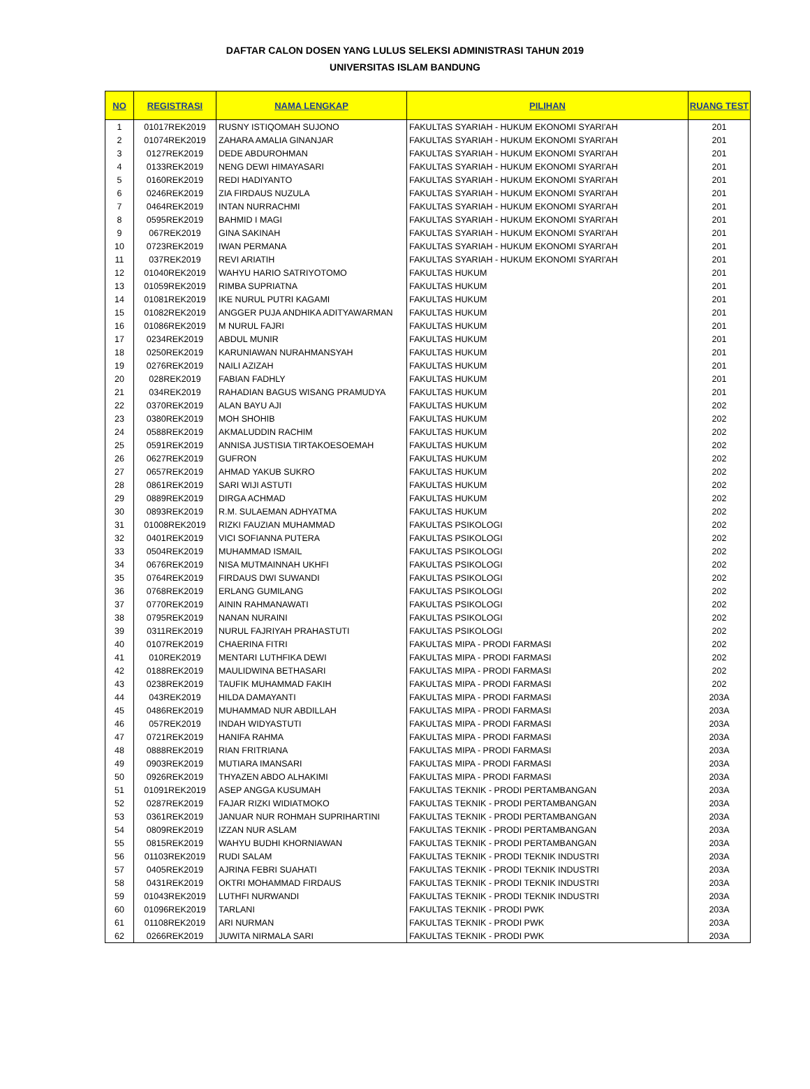DAFTAR CALON DOSEN YANG LULUS SELEKSI ADMINISTRASI TAHUN 2019
UNIVERSITAS ISLAM BANDUNG
| NO | REGISTRASI | NAMA LENGKAP | PILIHAN | RUANG TEST |
| --- | --- | --- | --- | --- |
| 1 | 01017REK2019 | RUSNY ISTIQOMAH SUJONO | FAKULTAS SYARIAH - HUKUM EKONOMI SYARI'AH | 201 |
| 2 | 01074REK2019 | ZAHARA AMALIA GINANJAR | FAKULTAS SYARIAH - HUKUM EKONOMI SYARI'AH | 201 |
| 3 | 0127REK2019 | DEDE ABDUROHMAN | FAKULTAS SYARIAH - HUKUM EKONOMI SYARI'AH | 201 |
| 4 | 0133REK2019 | NENG DEWI HIMAYASARI | FAKULTAS SYARIAH - HUKUM EKONOMI SYARI'AH | 201 |
| 5 | 0160REK2019 | REDI HADIYANTO | FAKULTAS SYARIAH - HUKUM EKONOMI SYARI'AH | 201 |
| 6 | 0246REK2019 | ZIA FIRDAUS NUZULA | FAKULTAS SYARIAH - HUKUM EKONOMI SYARI'AH | 201 |
| 7 | 0464REK2019 | INTAN NURRACHMI | FAKULTAS SYARIAH - HUKUM EKONOMI SYARI'AH | 201 |
| 8 | 0595REK2019 | BAHMID I MAGI | FAKULTAS SYARIAH - HUKUM EKONOMI SYARI'AH | 201 |
| 9 | 067REK2019 | GINA SAKINAH | FAKULTAS SYARIAH - HUKUM EKONOMI SYARI'AH | 201 |
| 10 | 0723REK2019 | IWAN PERMANA | FAKULTAS SYARIAH - HUKUM EKONOMI SYARI'AH | 201 |
| 11 | 037REK2019 | REVI ARIATIH | FAKULTAS SYARIAH - HUKUM EKONOMI SYARI'AH | 201 |
| 12 | 01040REK2019 | WAHYU HARIO SATRIYOTOMO | FAKULTAS HUKUM | 201 |
| 13 | 01059REK2019 | RIMBA SUPRIATNA | FAKULTAS HUKUM | 201 |
| 14 | 01081REK2019 | IKE NURUL PUTRI KAGAMI | FAKULTAS HUKUM | 201 |
| 15 | 01082REK2019 | ANGGER PUJA ANDHIKA ADITYAWARMAN | FAKULTAS HUKUM | 201 |
| 16 | 01086REK2019 | M NURUL FAJRI | FAKULTAS HUKUM | 201 |
| 17 | 0234REK2019 | ABDUL MUNIR | FAKULTAS HUKUM | 201 |
| 18 | 0250REK2019 | KARUNIAWAN NURAHMANSYAH | FAKULTAS HUKUM | 201 |
| 19 | 0276REK2019 | NAILI AZIZAH | FAKULTAS HUKUM | 201 |
| 20 | 028REK2019 | FABIAN FADHLY | FAKULTAS HUKUM | 201 |
| 21 | 034REK2019 | RAHADIAN BAGUS WISANG PRAMUDYA | FAKULTAS HUKUM | 201 |
| 22 | 0370REK2019 | ALAN BAYU AJI | FAKULTAS HUKUM | 202 |
| 23 | 0380REK2019 | MOH SHOHIB | FAKULTAS HUKUM | 202 |
| 24 | 0588REK2019 | AKMALUDDIN RACHIM | FAKULTAS HUKUM | 202 |
| 25 | 0591REK2019 | ANNISA JUSTISIA TIRTAKOESOEMAH | FAKULTAS HUKUM | 202 |
| 26 | 0627REK2019 | GUFRON | FAKULTAS HUKUM | 202 |
| 27 | 0657REK2019 | AHMAD YAKUB SUKRO | FAKULTAS HUKUM | 202 |
| 28 | 0861REK2019 | SARI WIJI ASTUTI | FAKULTAS HUKUM | 202 |
| 29 | 0889REK2019 | DIRGA ACHMAD | FAKULTAS HUKUM | 202 |
| 30 | 0893REK2019 | R.M. SULAEMAN ADHYATMA | FAKULTAS HUKUM | 202 |
| 31 | 01008REK2019 | RIZKI FAUZIAN MUHAMMAD | FAKULTAS PSIKOLOGI | 202 |
| 32 | 0401REK2019 | VICI SOFIANNA PUTERA | FAKULTAS PSIKOLOGI | 202 |
| 33 | 0504REK2019 | MUHAMMAD ISMAIL | FAKULTAS PSIKOLOGI | 202 |
| 34 | 0676REK2019 | NISA MUTMAINNAH UKHFI | FAKULTAS PSIKOLOGI | 202 |
| 35 | 0764REK2019 | FIRDAUS DWI SUWANDI | FAKULTAS PSIKOLOGI | 202 |
| 36 | 0768REK2019 | ERLANG GUMILANG | FAKULTAS PSIKOLOGI | 202 |
| 37 | 0770REK2019 | AININ RAHMANAWATI | FAKULTAS PSIKOLOGI | 202 |
| 38 | 0795REK2019 | NANAN NURAINI | FAKULTAS PSIKOLOGI | 202 |
| 39 | 0311REK2019 | NURUL FAJRIYAH PRAHASTUTI | FAKULTAS PSIKOLOGI | 202 |
| 40 | 0107REK2019 | CHAERINA FITRI | FAKULTAS MIPA - PRODI FARMASI | 202 |
| 41 | 010REK2019 | MENTARI LUTHFIKA DEWI | FAKULTAS MIPA - PRODI FARMASI | 202 |
| 42 | 0188REK2019 | MAULIDWINA BETHASARI | FAKULTAS MIPA - PRODI FARMASI | 202 |
| 43 | 0238REK2019 | TAUFIK MUHAMMAD FAKIH | FAKULTAS MIPA - PRODI FARMASI | 202 |
| 44 | 043REK2019 | HILDA DAMAYANTI | FAKULTAS MIPA - PRODI FARMASI | 203A |
| 45 | 0486REK2019 | MUHAMMAD NUR ABDILLAH | FAKULTAS MIPA - PRODI FARMASI | 203A |
| 46 | 057REK2019 | INDAH WIDYASTUTI | FAKULTAS MIPA - PRODI FARMASI | 203A |
| 47 | 0721REK2019 | HANIFA RAHMA | FAKULTAS MIPA - PRODI FARMASI | 203A |
| 48 | 0888REK2019 | RIAN FRITRIANA | FAKULTAS MIPA - PRODI FARMASI | 203A |
| 49 | 0903REK2019 | MUTIARA IMANSARI | FAKULTAS MIPA - PRODI FARMASI | 203A |
| 50 | 0926REK2019 | THYAZEN ABDO ALHAKIMI | FAKULTAS MIPA - PRODI FARMASI | 203A |
| 51 | 01091REK2019 | ASEP ANGGA KUSUMAH | FAKULTAS TEKNIK - PRODI PERTAMBANGAN | 203A |
| 52 | 0287REK2019 | FAJAR RIZKI WIDIATMOKO | FAKULTAS TEKNIK - PRODI PERTAMBANGAN | 203A |
| 53 | 0361REK2019 | JANUAR NUR ROHMAH SUPRIHARTINI | FAKULTAS TEKNIK - PRODI PERTAMBANGAN | 203A |
| 54 | 0809REK2019 | IZZAN NUR ASLAM | FAKULTAS TEKNIK - PRODI PERTAMBANGAN | 203A |
| 55 | 0815REK2019 | WAHYU BUDHI KHORNIAWAN | FAKULTAS TEKNIK - PRODI PERTAMBANGAN | 203A |
| 56 | 01103REK2019 | RUDI SALAM | FAKULTAS TEKNIK - PRODI TEKNIK INDUSTRI | 203A |
| 57 | 0405REK2019 | AJRINA FEBRI SUAHATI | FAKULTAS TEKNIK - PRODI TEKNIK INDUSTRI | 203A |
| 58 | 0431REK2019 | OKTRI MOHAMMAD FIRDAUS | FAKULTAS TEKNIK - PRODI TEKNIK INDUSTRI | 203A |
| 59 | 01043REK2019 | LUTHFI NURWANDI | FAKULTAS TEKNIK - PRODI TEKNIK INDUSTRI | 203A |
| 60 | 01096REK2019 | TARLANI | FAKULTAS TEKNIK - PRODI PWK | 203A |
| 61 | 01108REK2019 | ARI NURMAN | FAKULTAS TEKNIK - PRODI PWK | 203A |
| 62 | 0266REK2019 | JUWITA NIRMALA SARI | FAKULTAS TEKNIK - PRODI PWK | 203A |